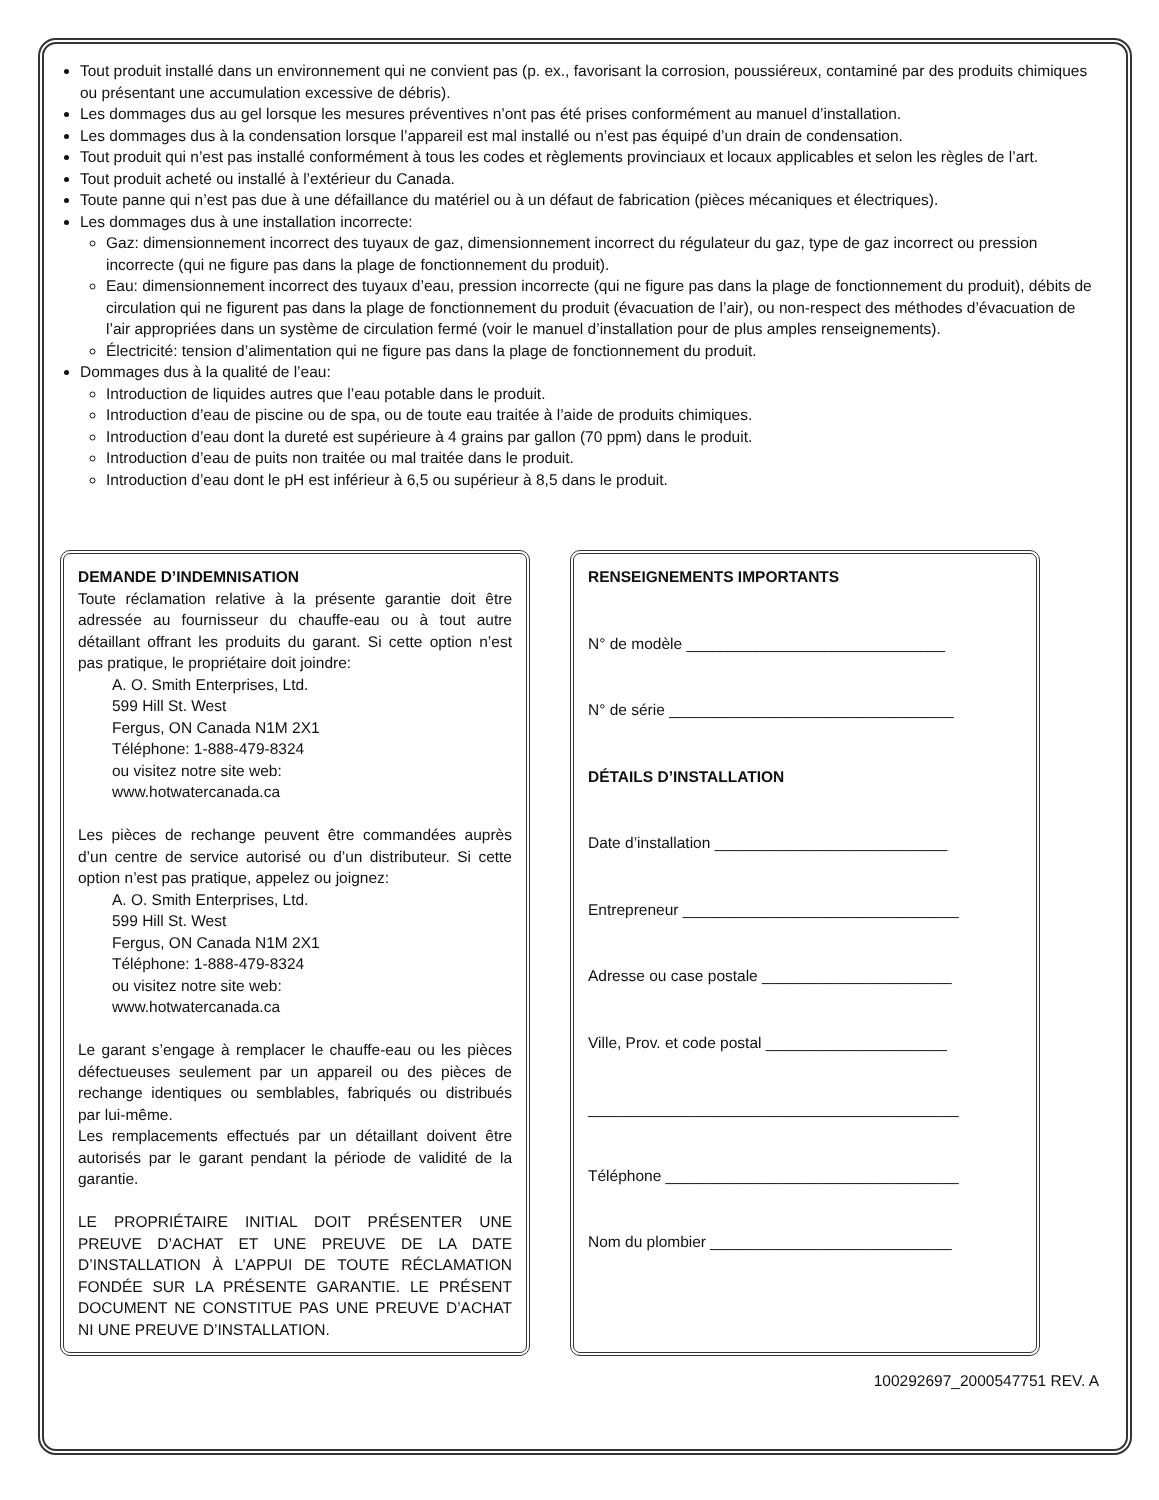Tout produit installé dans un environnement qui ne convient pas (p. ex., favorisant la corrosion, poussiéreux, contaminé par des produits chimiques ou présentant une accumulation excessive de débris).
Les dommages dus au gel lorsque les mesures préventives n’ont pas été prises conformément au manuel d’installation.
Les dommages dus à la condensation lorsque l’appareil est mal installé ou n’est pas équipé d’un drain de condensation.
Tout produit qui n’est pas installé conformément à tous les codes et règlements provinciaux et locaux applicables et selon les règles de l’art.
Tout produit acheté ou installé à l’extérieur du Canada.
Toute panne qui n’est pas due à une défaillance du matériel ou à un défaut de fabrication (pièces mécaniques et électriques).
Les dommages dus à une installation incorrecte:
Gaz: dimensionnement incorrect des tuyaux de gaz, dimensionnement incorrect du régulateur du gaz, type de gaz incorrect ou pression incorrecte (qui ne figure pas dans la plage de fonctionnement du produit).
Eau: dimensionnement incorrect des tuyaux d’eau, pression incorrecte (qui ne figure pas dans la plage de fonctionnement du produit), débits de circulation qui ne figurent pas dans la plage de fonctionnement du produit (évacuation de l’air), ou non-respect des méthodes d’évacuation de l’air appropriées dans un système de circulation fermé (voir le manuel d’installation pour de plus amples renseignements).
Électricité: tension d’alimentation qui ne figure pas dans la plage de fonctionnement du produit.
Dommages dus à la qualité de l’eau:
Introduction de liquides autres que l’eau potable dans le produit.
Introduction d’eau de piscine ou de spa, ou de toute eau traitée à l’aide de produits chimiques.
Introduction d’eau dont la dureté est supérieure à 4 grains par gallon (70 ppm) dans le produit.
Introduction d’eau de puits non traitée ou mal traitée dans le produit.
Introduction d’eau dont le pH est inférieur à 6,5 ou supérieur à 8,5 dans le produit.
DEMANDE D’INDEMNISATION
Toute réclamation relative à la présente garantie doit être adressée au fournisseur du chauffe-eau ou à tout autre détaillant offrant les produits du garant. Si cette option n’est pas pratique, le propriétaire doit joindre:
A. O. Smith Enterprises, Ltd.
599 Hill St. West
Fergus, ON Canada N1M 2X1
Téléphone: 1-888-479-8324
ou visitez notre site web:
www.hotwatercanada.ca
Les pièces de rechange peuvent être commandées auprès d’un centre de service autorisé ou d’un distributeur. Si cette option n’est pas pratique, appelez ou joignez:
A. O. Smith Enterprises, Ltd.
599 Hill St. West
Fergus, ON Canada N1M 2X1
Téléphone: 1-888-479-8324
ou visitez notre site web:
www.hotwatercanada.ca
Le garant s’engage à remplacer le chauffe-eau ou les pièces défectueuses seulement par un appareil ou des pièces de rechange identiques ou semblables, fabriqués ou distribués par lui-même.
Les remplacements effectués par un détaillant doivent être autorisés par le garant pendant la période de validité de la garantie.
LE PROPRIÉTAIRE INITIAL DOIT PRÉSENTER UNE PREUVE D’ACHAT ET UNE PREUVE DE LA DATE D’INSTALLATION À L’APPUI DE TOUTE RÉCLAMATION FONDÉE SUR LA PRÉSENTE GARANTIE. LE PRÉSENT DOCUMENT NE CONSTITUE PAS UNE PREUVE D’ACHAT NI UNE PREUVE D’INSTALLATION.
RENSEIGNEMENTS IMPORTANTS
N° de modèle ______________________________
N° de série _________________________________
DÉTAILS D’INSTALLATION
Date d’installation ___________________________
Entrepreneur ________________________________
Adresse ou case postale ______________________
Ville, Prov. et code postal _____________________
___________________________________________
Téléphone __________________________________
Nom du plombier ____________________________
100292697_2000547751 REV. A